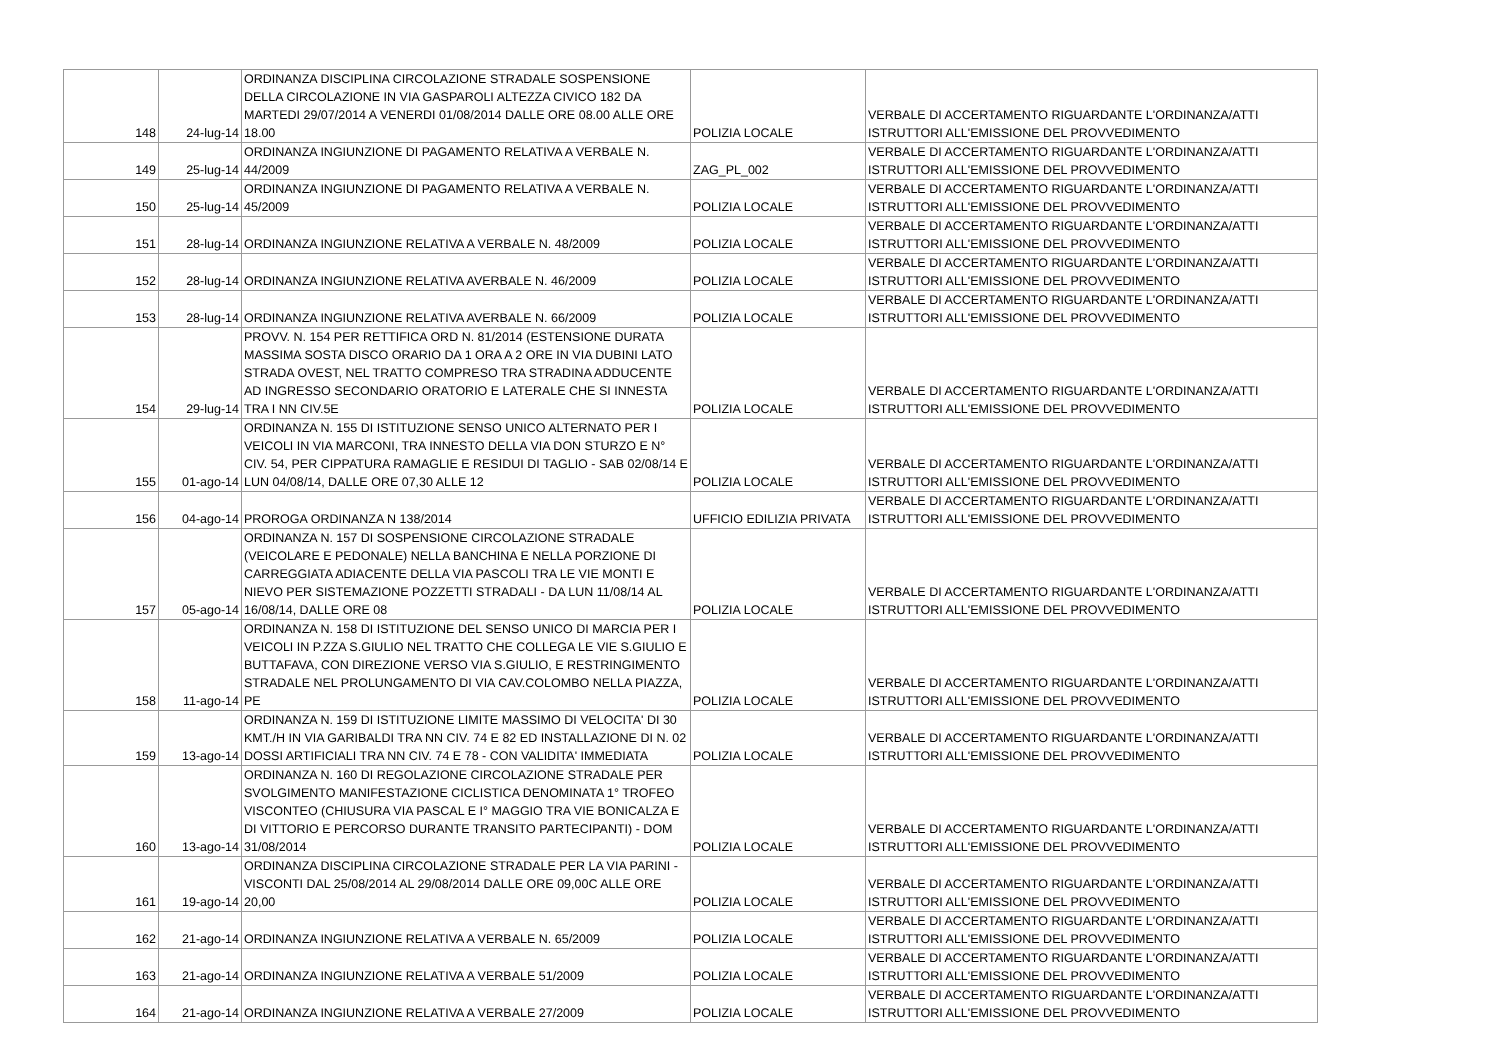| 148 | 24-lug-14 | ORDINANZA DISCIPLINA CIRCOLAZIONE STRADALE SOSPENSIONE DELLA CIRCOLAZIONE IN VIA GASPAROLI ALTEZZA CIVICO 182 DA MARTEDI 29/07/2014 A VENERDI 01/08/2014 DALLE ORE 08.00 ALLE ORE 18.00 | POLIZIA LOCALE | VERBALE DI ACCERTAMENTO RIGUARDANTE L'ORDINANZA/ATTI ISTRUTTORI ALL'EMISSIONE DEL PROVVEDIMENTO |
| 149 | 25-lug-14 | ORDINANZA INGIUNZIONE DI PAGAMENTO RELATIVA A VERBALE N. 44/2009 | ZAG_PL_002 | VERBALE DI ACCERTAMENTO RIGUARDANTE L'ORDINANZA/ATTI ISTRUTTORI ALL'EMISSIONE DEL PROVVEDIMENTO |
| 150 | 25-lug-14 | ORDINANZA INGIUNZIONE DI PAGAMENTO RELATIVA A VERBALE N. 45/2009 | POLIZIA LOCALE | VERBALE DI ACCERTAMENTO RIGUARDANTE L'ORDINANZA/ATTI ISTRUTTORI ALL'EMISSIONE DEL PROVVEDIMENTO |
| 151 | 28-lug-14 | ORDINANZA INGIUNZIONE RELATIVA A VERBALE N. 48/2009 | POLIZIA LOCALE | VERBALE DI ACCERTAMENTO RIGUARDANTE L'ORDINANZA/ATTI ISTRUTTORI ALL'EMISSIONE DEL PROVVEDIMENTO |
| 152 | 28-lug-14 | ORDINANZA INGIUNZIONE RELATIVA AVERBALE N. 46/2009 | POLIZIA LOCALE | VERBALE DI ACCERTAMENTO RIGUARDANTE L'ORDINANZA/ATTI ISTRUTTORI ALL'EMISSIONE DEL PROVVEDIMENTO |
| 153 | 28-lug-14 | ORDINANZA INGIUNZIONE RELATIVA AVERBALE N. 66/2009 | POLIZIA LOCALE | VERBALE DI ACCERTAMENTO RIGUARDANTE L'ORDINANZA/ATTI ISTRUTTORI ALL'EMISSIONE DEL PROVVEDIMENTO |
| 154 | 29-lug-14 | PROVV. N. 154 PER RETTIFICA ORD N. 81/2014 (ESTENSIONE DURATA MASSIMA SOSTA DISCO ORARIO DA 1 ORA A 2 ORE IN VIA DUBINI LATO STRADA OVEST, NEL TRATTO COMPRESO TRA STRADINA ADDUCENTE AD INGRESSO SECONDARIO ORATORIO E LATERALE CHE SI INNESTA TRA I NN CIV.5E | POLIZIA LOCALE | VERBALE DI ACCERTAMENTO RIGUARDANTE L'ORDINANZA/ATTI ISTRUTTORI ALL'EMISSIONE DEL PROVVEDIMENTO |
| 155 | 01-ago-14 | ORDINANZA N. 155 DI ISTITUZIONE SENSO UNICO ALTERNATO PER I VEICOLI IN VIA MARCONI, TRA INNESTO DELLA VIA DON STURZO E N° CIV. 54, PER CIPPATURA RAMAGLIE E RESIDUI DI TAGLIO - SAB 02/08/14 E LUN 04/08/14, DALLE ORE 07,30 ALLE 12 | POLIZIA LOCALE | VERBALE DI ACCERTAMENTO RIGUARDANTE L'ORDINANZA/ATTI ISTRUTTORI ALL'EMISSIONE DEL PROVVEDIMENTO |
| 156 | 04-ago-14 | PROROGA ORDINANZA N 138/2014 | UFFICIO EDILIZIA PRIVATA | VERBALE DI ACCERTAMENTO RIGUARDANTE L'ORDINANZA/ATTI ISTRUTTORI ALL'EMISSIONE DEL PROVVEDIMENTO |
| 157 | 05-ago-14 | ORDINANZA N. 157 DI SOSPENSIONE CIRCOLAZIONE STRADALE (VEICOLARE E PEDONALE) NELLA BANCHINA E NELLA PORZIONE DI CARREGGIATA ADIACENTE DELLA VIA PASCOLI TRA LE VIE MONTI E NIEVO PER SISTEMAZIONE POZZETTI STRADALI - DA LUN 11/08/14 AL 16/08/14, DALLE ORE 08 | POLIZIA LOCALE | VERBALE DI ACCERTAMENTO RIGUARDANTE L'ORDINANZA/ATTI ISTRUTTORI ALL'EMISSIONE DEL PROVVEDIMENTO |
| 158 | 11-ago-14 | ORDINANZA N. 158 DI ISTITUZIONE DEL SENSO UNICO DI MARCIA PER I VEICOLI IN P.ZZA S.GIULIO NEL TRATTO CHE COLLEGA LE VIE S.GIULIO E BUTTAFAVA, CON DIREZIONE VERSO VIA S.GIULIO, E RESTRINGIMENTO STRADALE NEL PROLUNGAMENTO DI VIA CAV.COLOMBO NELLA PIAZZA, PE | POLIZIA LOCALE | VERBALE DI ACCERTAMENTO RIGUARDANTE L'ORDINANZA/ATTI ISTRUTTORI ALL'EMISSIONE DEL PROVVEDIMENTO |
| 159 | 13-ago-14 | ORDINANZA N. 159 DI ISTITUZIONE LIMITE MASSIMO DI VELOCITA' DI 30 KMT./H IN VIA GARIBALDI TRA NN CIV. 74 E 82 ED INSTALLAZIONE DI N. 02 DOSSI ARTIFICIALI TRA NN CIV. 74 E 78 - CON VALIDITA' IMMEDIATA | POLIZIA LOCALE | VERBALE DI ACCERTAMENTO RIGUARDANTE L'ORDINANZA/ATTI ISTRUTTORI ALL'EMISSIONE DEL PROVVEDIMENTO |
| 160 | 13-ago-14 | ORDINANZA N. 160 DI REGOLAZIONE CIRCOLAZIONE STRADALE PER SVOLGIMENTO MANIFESTAZIONE CICLISTICA DENOMINATA 1° TROFEO VISCONTEO (CHIUSURA VIA PASCAL E I° MAGGIO TRA VIE BONICALZA E DI VITTORIO E PERCORSO DURANTE TRANSITO PARTECIPANTI) - DOM 31/08/2014 | POLIZIA LOCALE | VERBALE DI ACCERTAMENTO RIGUARDANTE L'ORDINANZA/ATTI ISTRUTTORI ALL'EMISSIONE DEL PROVVEDIMENTO |
| 161 | 19-ago-14 | ORDINANZA DISCIPLINA CIRCOLAZIONE STRADALE PER LA VIA PARINI - VISCONTI DAL 25/08/2014 AL 29/08/2014 DALLE ORE 09,00C ALLE ORE 20,00 | POLIZIA LOCALE | VERBALE DI ACCERTAMENTO RIGUARDANTE L'ORDINANZA/ATTI ISTRUTTORI ALL'EMISSIONE DEL PROVVEDIMENTO |
| 162 | 21-ago-14 | ORDINANZA INGIUNZIONE RELATIVA A VERBALE N. 65/2009 | POLIZIA LOCALE | VERBALE DI ACCERTAMENTO RIGUARDANTE L'ORDINANZA/ATTI ISTRUTTORI ALL'EMISSIONE DEL PROVVEDIMENTO |
| 163 | 21-ago-14 | ORDINANZA INGIUNZIONE RELATIVA A VERBALE 51/2009 | POLIZIA LOCALE | VERBALE DI ACCERTAMENTO RIGUARDANTE L'ORDINANZA/ATTI ISTRUTTORI ALL'EMISSIONE DEL PROVVEDIMENTO |
| 164 | 21-ago-14 | ORDINANZA INGIUNZIONE RELATIVA A VERBALE 27/2009 | POLIZIA LOCALE | VERBALE DI ACCERTAMENTO RIGUARDANTE L'ORDINANZA/ATTI ISTRUTTORI ALL'EMISSIONE DEL PROVVEDIMENTO |